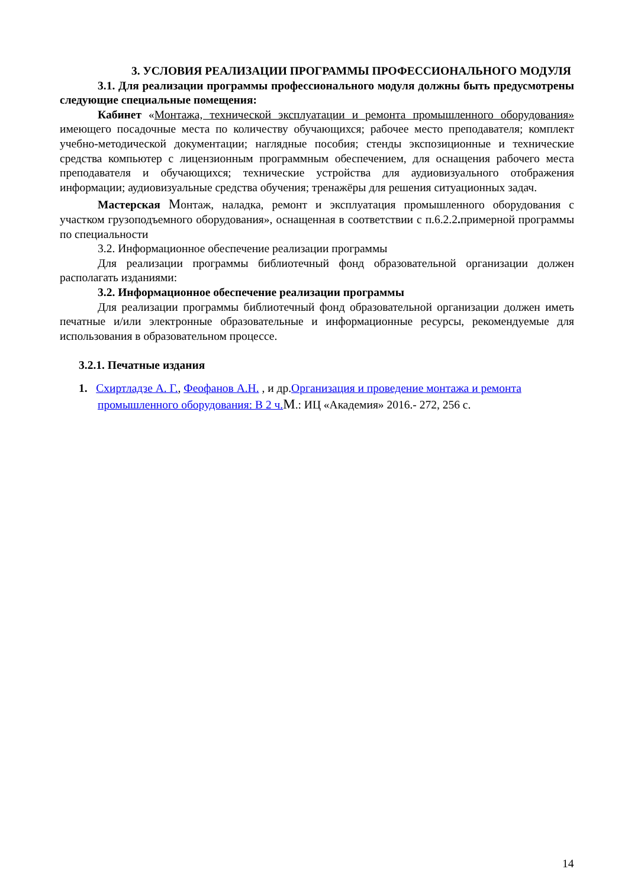3. УСЛОВИЯ РЕАЛИЗАЦИИ ПРОГРАММЫ ПРОФЕССИОНАЛЬНОГО МОДУЛЯ
3.1. Для реализации программы профессионального модуля должны быть предусмотрены следующие специальные помещения:
Кабинет «Монтажа, технической эксплуатации и ремонта промышленного оборудования» имеющего посадочные места по количеству обучающихся; рабочее место преподавателя; комплект учебно-методической документации; наглядные пособия; стенды экспозиционные и технические средства компьютер с лицензионным программным обеспечением, для оснащения рабочего места преподавателя и обучающихся; технические устройства для аудиовизуального отображения информации; аудиовизуальные средства обучения; тренажёры для решения ситуационных задач.
Мастерская Монтаж, наладка, ремонт и эксплуатация промышленного оборудования с участком грузоподъемного оборудования», оснащенная в соответствии с п.6.2.2. примерной программы по специальности
3.2. Информационное обеспечение реализации программы
Для реализации программы библиотечный фонд образовательной организации должен располагать изданиями:
3.2. Информационное обеспечение реализации программы
Для реализации программы библиотечный фонд образовательной организации должен иметь печатные и/или электронные образовательные и информационные ресурсы, рекомендуемые для использования в образовательном процессе.
3.2.1. Печатные издания
1. Схиртладзе А. Г., Феофанов А.Н. , и др.Организация и проведение монтажа и ремонта промышленного оборудования: В 2 ч. М.: ИЦ «Академия» 2016.- 272, 256 с.
14